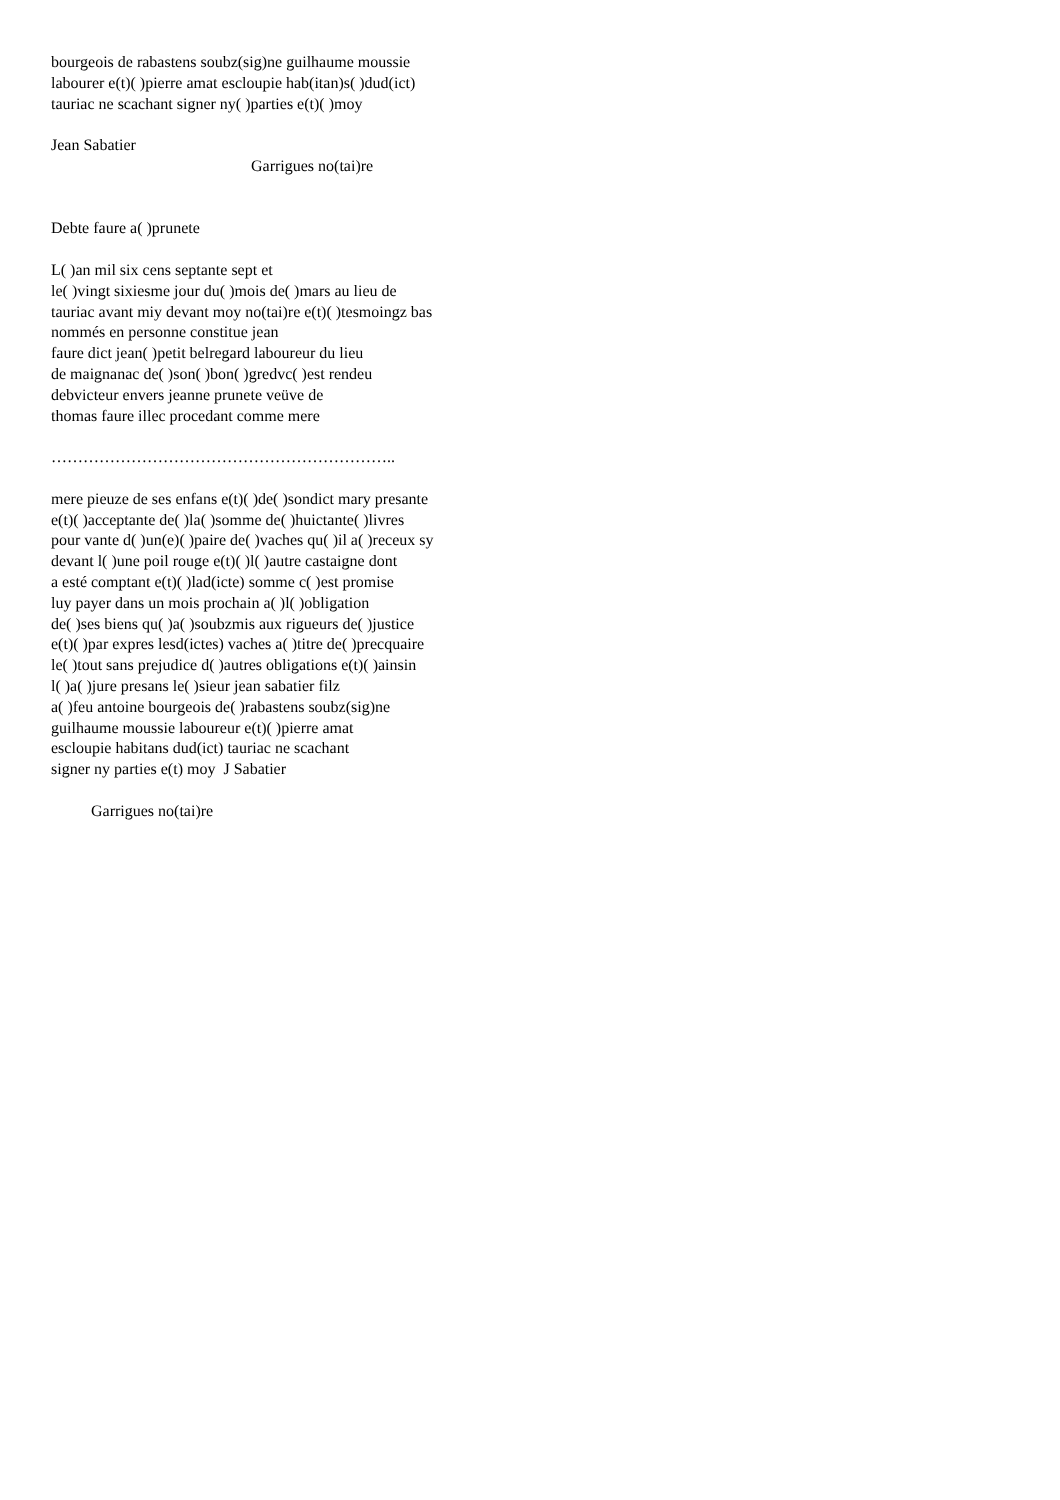bourgeois de rabastens soubz(sig)ne guilhaume moussie
labourer e(t)( )pierre amat escloupie hab(itan)s( )dud(ict)
tauriac ne scachant signer ny( )parties e(t)( )moy
Jean Sabatier
Garrigues no(tai)re
Debte faure a( )prunete
L( )an mil six cens septante sept et
le( )vingt sixiesme jour du( )mois de( )mars au lieu de
tauriac avant miy devant moy no(tai)re e(t)( )tesmoingz bas
nommés en personne constitue jean
faure dict jean( )petit belregard laboureur du lieu
de maignanac de( )son( )bon( )gredvc( )est rendeu
debvicteur envers jeanne prunete veüve de
thomas faure illec procedant comme mere
………………………………………………………..
mere pieuze de ses enfans e(t)( )de( )sondict mary presante
e(t)( )acceptante de( )la( )somme de( )huictante( )livres
pour vante d( )un(e)( )paire de( )vaches qu( )il a( )receux sy
devant l( )une poil rouge e(t)( )l( )autre castaigne dont
a esté comptant e(t)( )lad(icte) somme c( )est promise
luy payer dans un mois prochain a( )l( )obligation
de( )ses biens qu( )a( )soubzmis aux rigueurs de( )justice
e(t)( )par expres lesd(ictes) vaches a( )titre de( )precquaire
le( )tout sans prejudice d( )autres obligations e(t)( )ainsin
l( )a( )jure presans le( )sieur jean sabatier filz
a( )feu antoine bourgeois de( )rabastens soubz(sig)ne
guilhaume moussie laboureur e(t)( )pierre amat
escloupie habitans dud(ict) tauriac ne scachant
signer ny parties e(t) moy J Sabatier
Garrigues no(tai)re